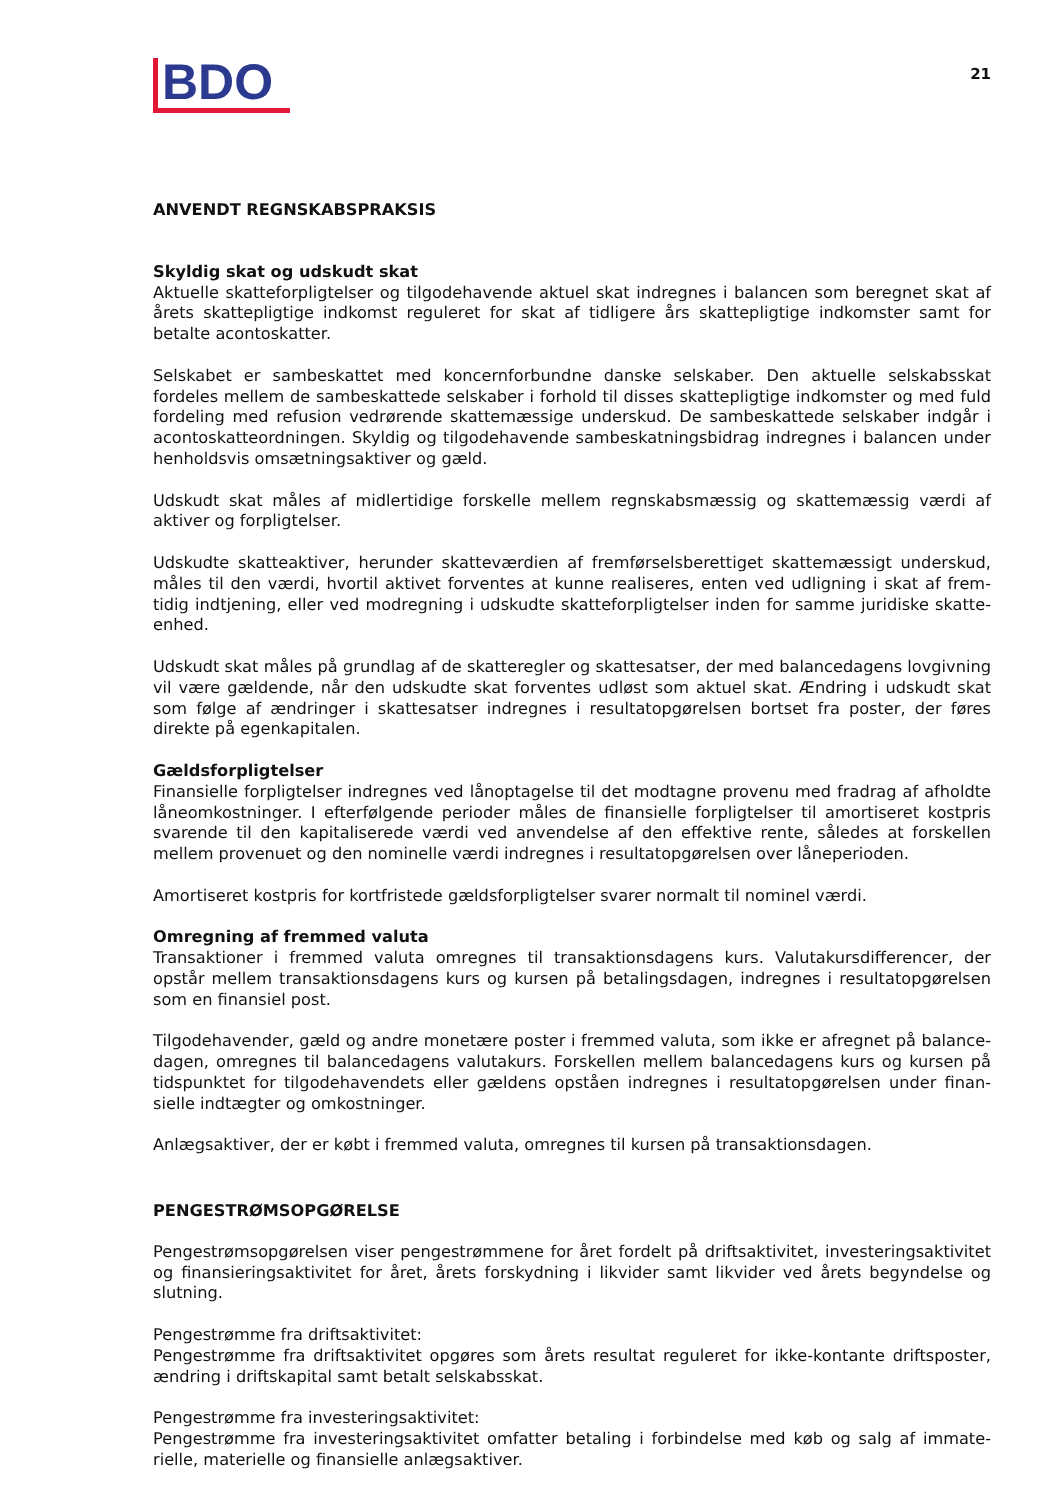BDO
21
ANVENDT REGNSKABSPRAKSIS
Skyldig skat og udskudt skat
Aktuelle skatteforpligtelser og tilgodehavende aktuel skat indregnes i balancen som beregnet skat af årets skattepligtige indkomst reguleret for skat af tidligere års skattepligtige indkomster samt for betalte acontoskatter.
Selskabet er sambeskattet med koncernforbundne danske selskaber. Den aktuelle selskabsskat fordeles mellem de sambeskattede selskaber i forhold til disses skattepligtige indkomster og med fuld fordeling med refusion vedrørende skattemæssige underskud. De sambeskattede selskaber indgår i acontoskat­teordningen. Skyldig og tilgodehavende sambeskatningsbidrag indregnes i balancen under henholdsvis omsætningsaktiver og gæld.
Udskudt skat måles af midlertidige forskelle mellem regnskabsmæssig og skattemæssig værdi af aktiver og forpligtelser.
Udskudte skatteaktiver, herunder skatteværdien af fremførselsberettiget skattemæssigt underskud, måles til den værdi, hvortil aktivet forventes at kunne realiseres, enten ved udligning i skat af frem­tidig indtjening, eller ved modregning i udskudte skatteforpligtelser inden for samme juridiske skatte­enhed.
Udskudt skat måles på grundlag af de skatteregler og skattesatser, der med balancedagens lovgivning vil være gældende, når den udskudte skat forventes udløst som aktuel skat. Ændring i udskudt skat som følge af ændringer i skattesatser indregnes i resultatopgørelsen bortset fra poster, der føres direkte på egenkapitalen.
Gældsforpligtelser
Finansielle forpligtelser indregnes ved lånoptagelse til det modtagne provenu med fradrag af afholdte låneomkostninger. I efterfølgende perioder måles de finansielle forpligtelser til amortiseret kostpris svarende til den kapitaliserede værdi ved anvendelse af den effektive rente, således at forskellen mellem provenuet og den nominelle værdi indregnes i resultatopgørelsen over låneperioden.
Amortiseret kostpris for kortfristede gældsforpligtelser svarer normalt til nominel værdi.
Omregning af fremmed valuta
Transaktioner i fremmed valuta omregnes til transaktionsdagens kurs. Valutakursdifferencer, der opstår mellem transaktionsdagens kurs og kursen på betalingsdagen, indregnes i resultatopgørelsen som en finansiel post.
Tilgodehavender, gæld og andre monetære poster i fremmed valuta, som ikke er afregnet på balance­dagen, omregnes til balancedagens valutakurs. Forskellen mellem balancedagens kurs og kursen på tidspunktet for tilgodehavendets eller gældens opståen indregnes i resultatopgørelsen under finan­sielle indtægter og omkostninger.
Anlægsaktiver, der er købt i fremmed valuta, omregnes til kursen på transaktionsdagen.
PENGESTRØMSOPGØRELSE
Pengestrømsopgørelsen viser pengestrømmene for året fordelt på driftsaktivitet, investeringsaktivitet og finansieringsaktivitet for året, årets forskydning i likvider samt likvider ved årets begyndelse og slutning.
Pengestrømme fra driftsaktivitet:
Pengestrømme fra driftsaktivitet opgøres som årets resultat reguleret for ikke-kontante driftsposter, ændring i driftskapital samt betalt selskabsskat.
Pengestrømme fra investeringsaktivitet:
Pengestrømme fra investeringsaktivitet omfatter betaling i forbindelse med køb og salg af immate­rielle, materielle og finansielle anlægsaktiver.